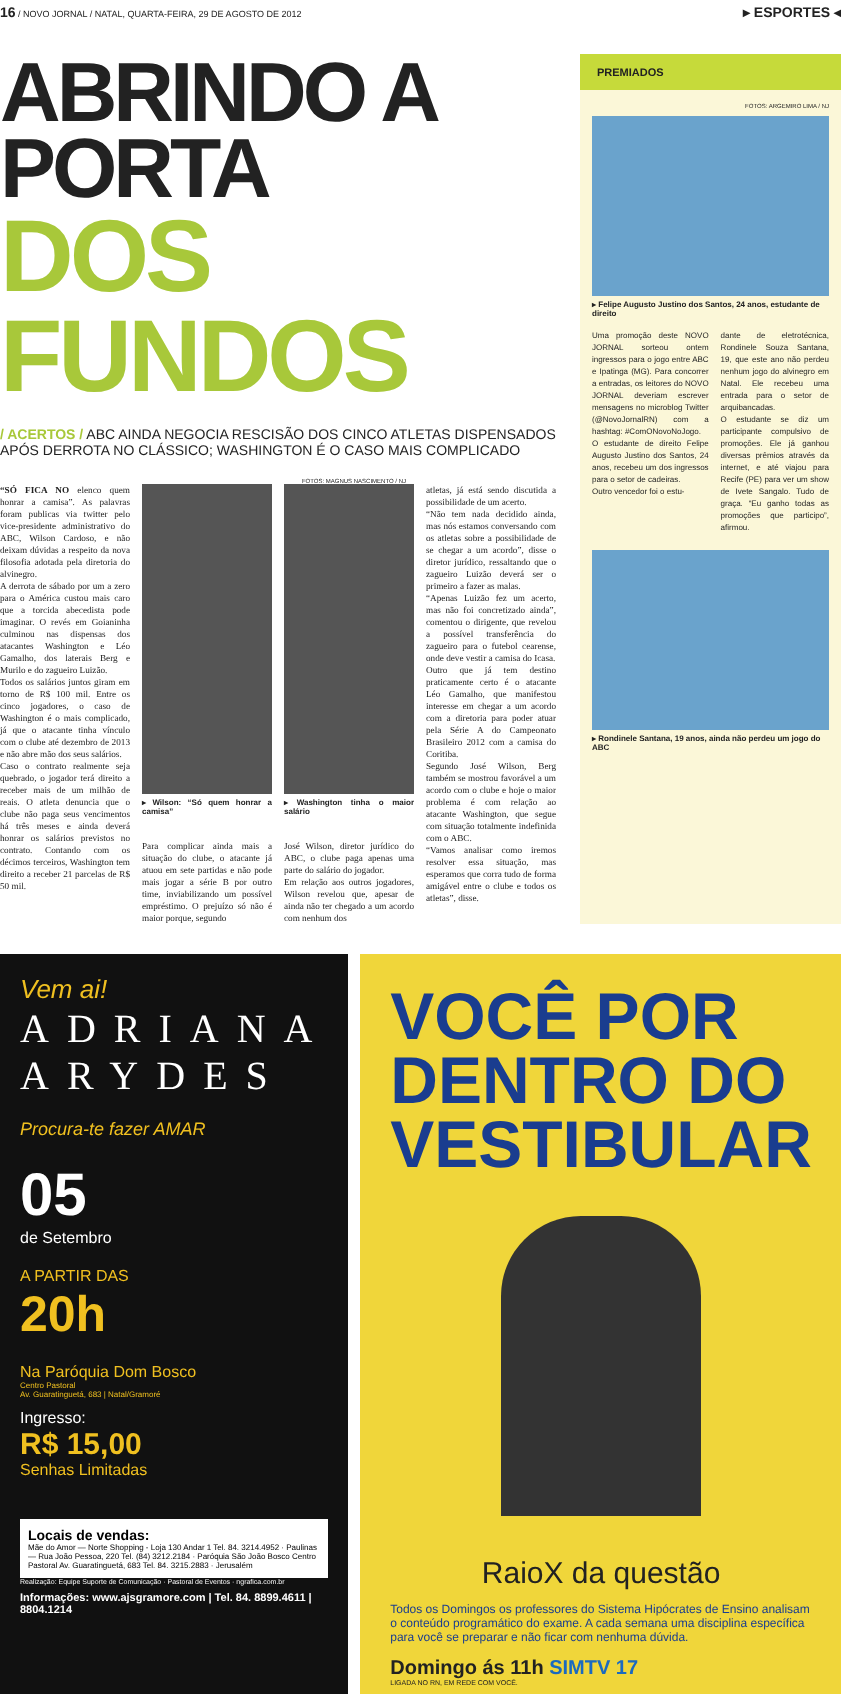16 / NOVO JORNAL / NATAL, QUARTA-FEIRA, 29 DE AGOSTO DE 2012 ▸ ESPORTES ◂
ABRINDO A PORTA
DOS FUNDOS
/ ACERTOS / ABC AINDA NEGOCIA RESCISÃO DOS CINCO ATLETAS DISPENSADOS APÓS DERROTA NO CLÁSSICO; WASHINGTON É O CASO MAIS COMPLICADO
FOTOS: MAGNUS NASCIMENTO / NJ
“SÓ FICA NO elenco quem honrar a camisa”. As palavras foram publicas via twitter pelo vice-presidente administrativo do ABC, Wilson Cardoso, e não deixam dúvidas a respeito da nova filosofia adotada pela diretoria do alvinegro.
A derrota de sábado por um a zero para o América custou mais caro que a torcida abecedista pode imaginar. O revés em Goianinha culminou nas dispensas dos atacantes Washington e Léo Gamalho, dos laterais Berg e Murilo e do zagueiro Luizão.
Todos os salários juntos giram em torno de R$ 100 mil. Entre os cinco jogadores, o caso de Washington é o mais complicado, já que o atacante tinha vínculo com o clube até dezembro de 2013 e não abre mão dos seus salários.
Caso o contrato realmente seja quebrado, o jogador terá direito a receber mais de um milhão de reais. O atleta denuncia que o clube não paga seus vencimentos há três meses e ainda deverá honrar os salários previstos no contrato. Contando com os décimos terceiros, Washington tem direito a receber 21 parcelas de R$ 50 mil.
▸ Wilson: “Só quem honrar a camisa”
Para complicar ainda mais a situação do clube, o atacante já atuou em sete partidas e não pode mais jogar a série B por outro time, inviabilizando um possível empréstimo. O prejuízo só não é maior porque, segundo
▸ Washington tinha o maior salário
José Wilson, diretor jurídico do ABC, o clube paga apenas uma parte do salário do jogador.
Em relação aos outros jogadores, Wilson revelou que, apesar de ainda não ter chegado a um acordo com nenhum dos
atletas, já está sendo discutida a possibilidade de um acerto.
“Não tem nada decidido ainda, mas nós estamos conversando com os atletas sobre a possibilidade de se chegar a um acordo”, disse o diretor jurídico, ressaltando que o zagueiro Luizão deverá ser o primeiro a fazer as malas.
“Apenas Luizão fez um acerto, mas não foi concretizado ainda”, comentou o dirigente, que revelou a possível transferência do zagueiro para o futebol cearense, onde deve vestir a camisa do Icasa.
Outro que já tem destino praticamente certo é o atacante Léo Gamalho, que manifestou interesse em chegar a um acordo com a diretoria para poder atuar pela Série A do Campeonato Brasileiro 2012 com a camisa do Coritiba.
Segundo José Wilson, Berg também se mostrou favorável a um acordo com o clube e hoje o maior problema é com relação ao atacante Washington, que segue com situação totalmente indefinida com o ABC.
“Vamos analisar como iremos resolver essa situação, mas esperamos que corra tudo de forma amigável entre o clube e todos os atletas”, disse.
PREMIADOS
FOTOS: ARGEMIRO LIMA / NJ
▸ Felipe Augusto Justino dos Santos, 24 anos, estudante de direito
Uma promoção deste NOVO JORNAL sorteou ontem ingressos para o jogo entre ABC e Ipatinga (MG). Para concorrer a entradas, os leitores do NOVO JORNAL deveriam escrever mensagens no microblog Twitter (@NovoJornalRN) com a hashtag: #ComONovoNoJogo.
O estudante de direito Felipe Augusto Justino dos Santos, 24 anos, recebeu um dos ingressos para o setor de cadeiras.
Outro vencedor foi o estu-
dante de eletrotécnica, Rondinele Souza Santana, 19, que este ano não perdeu nenhum jogo do alvinegro em Natal. Ele recebeu uma entrada para o setor de arquibancadas.
O estudante se diz um participante compulsivo de promoções. Ele já ganhou diversas prêmios através da internet, e até viajou para Recife (PE) para ver um show de Ivete Sangalo. Tudo de graça. “Eu ganho todas as promoções que participo”, afirmou.
▸ Rondinele Santana, 19 anos, ainda não perdeu um jogo do ABC
Vem ai!
ADRIANA ARYDES
Procura-te fazer AMAR
05
de Setembro
A PARTIR DAS
20h
Na Paróquia Dom Bosco
Centro Pastoral
Av. Guaratinguetá, 683 | Natal/Gramoré
Ingresso:
R$ 15,00
Senhas Limitadas
Locais de vendas:
Mãe do Amor — Norte Shopping - Loja 130 Andar 1 Tel. 84. 3214.4952 · Paulinas — Rua João Pessoa, 220 Tel. (84) 3212.2184 · Paróquia São João Bosco Centro Pastoral Av. Guaratinguetá, 683 Tel. 84. 3215.2883 · Jerusalém
Realização: Equipe Suporte de Comunicação · Pastoral de Eventos · ngrafica.com.br
Informações: www.ajsgramore.com | Tel. 84. 8899.4611 | 8804.1214
VOCÊ POR DENTRO DO VESTIBULAR
RaioX da questão
Todos os Domingos os professores do Sistema Hipócrates de Ensino analisam o conteúdo programático do exame. A cada semana uma disciplina específica para você se preparar e não ficar com nenhuma dúvida.
Domingo ás 11h SIMTV 17
LIGADA NO RN, EM REDE COM VOCÊ.